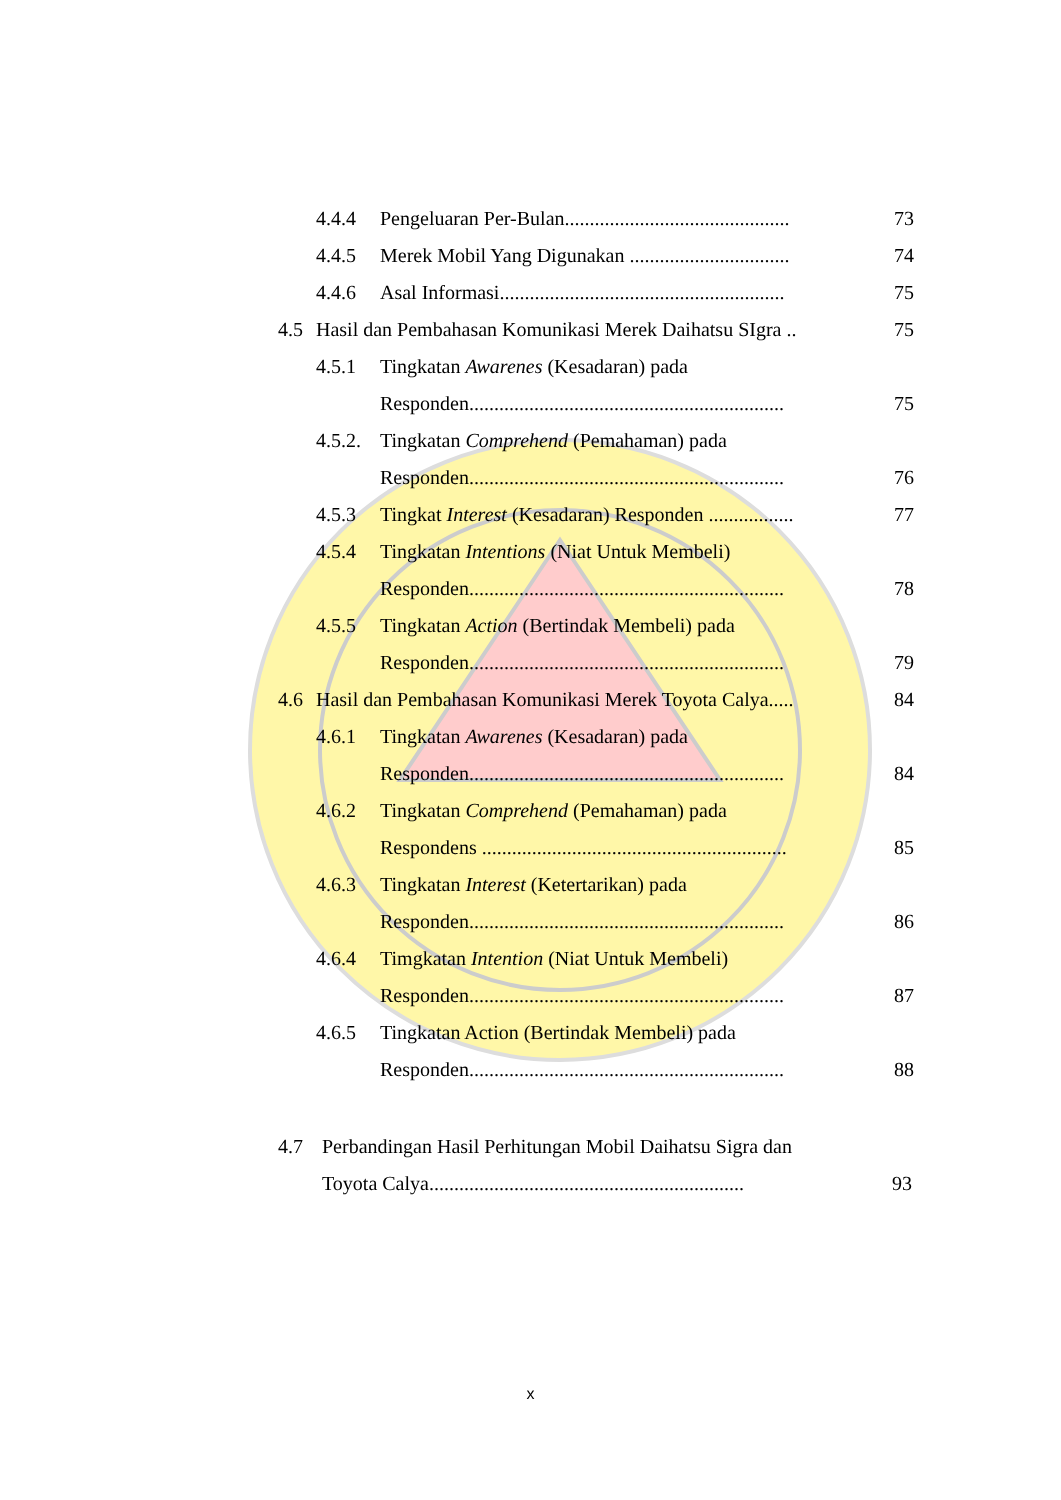4.4.4 Pengeluaran Per-Bulan............................................. 73
4.4.5 Merek Mobil Yang Digunakan ................................ 74
4.4.6 Asal Informasi......................................................... 75
4.5 Hasil dan Pembahasan Komunikasi Merek Daihatsu SIgra .. 75
4.5.1 Tingkatan Awarenes (Kesadaran) pada
Responden............................................................... 75
4.5.2. Tingkatan Comprehend (Pemahaman) pada
Responden............................................................... 76
4.5.3 Tingkat Interest (Kesadaran) Responden ................. 77
4.5.4 Tingkatan Intentions (Niat Untuk Membeli)
Responden............................................................... 78
4.5.5 Tingkatan Action (Bertindak Membeli) pada
Responden............................................................... 79
4.6 Hasil dan Pembahasan Komunikasi Merek Toyota Calya..... 84
4.6.1 Tingkatan Awarenes (Kesadaran) pada
Responden............................................................... 84
4.6.2 Tingkatan Comprehend (Pemahaman) pada
Respondens ............................................................. 85
4.6.3 Tingkatan Interest (Ketertarikan) pada
Responden............................................................... 86
4.6.4 Timgkatan Intention (Niat Untuk Membeli)
Responden............................................................... 87
4.6.5 Tingkatan Action (Bertindak Membeli) pada
Responden............................................................... 88
4.7 Perbandingan Hasil Perhitungan Mobil Daihatsu Sigra dan
Toyota Calya............................................................... 93
x